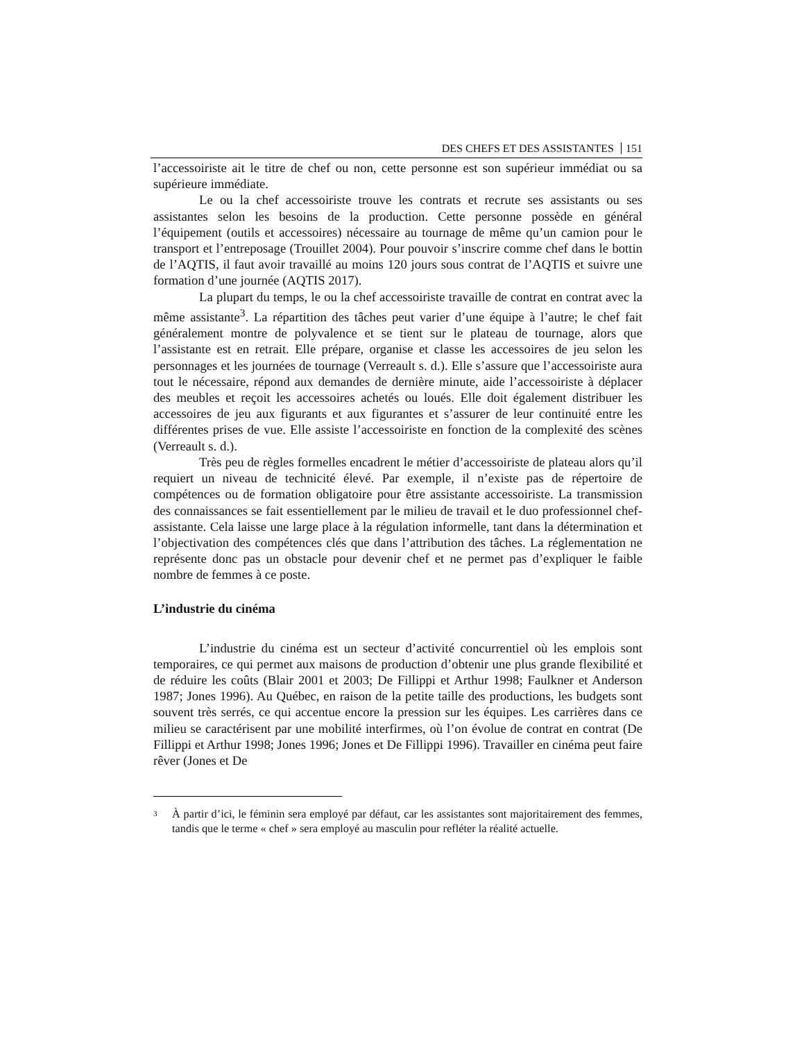DES CHEFS ET DES ASSISTANTES 151
l’accessoiriste ait le titre de chef ou non, cette personne est son supérieur immédiat ou sa supérieure immédiate.
Le ou la chef accessoiriste trouve les contrats et recrute ses assistants ou ses assistantes selon les besoins de la production. Cette personne possède en général l’équipement (outils et accessoires) nécessaire au tournage de même qu’un camion pour le transport et l’entreposage (Trouillet 2004). Pour pouvoir s’inscrire comme chef dans le bottin de l’AQTIS, il faut avoir travaillé au moins 120 jours sous contrat de l’AQTIS et suivre une formation d’une journée (AQTIS 2017).
La plupart du temps, le ou la chef accessoiriste travaille de contrat en contrat avec la même assistante<sup>3</sup>. La répartition des tâches peut varier d’une équipe à l’autre; le chef fait généralement montre de polyvalence et se tient sur le plateau de tournage, alors que l’assistante est en retrait. Elle prépare, organise et classe les accessoires de jeu selon les personnages et les journées de tournage (Verreault s. d.). Elle s’assure que l’accessoiriste aura tout le nécessaire, répond aux demandes de dernière minute, aide l’accessoiriste à déplacer des meubles et reçoit les accessoires achetés ou loués. Elle doit également distribuer les accessoires de jeu aux figurants et aux figurantes et s’assurer de leur continuité entre les différentes prises de vue. Elle assiste l’accessoiriste en fonction de la complexité des scènes (Verreault s. d.).
Très peu de règles formelles encadrent le métier d’accessoiriste de plateau alors qu’il requiert un niveau de technicité élevé. Par exemple, il n’existe pas de répertoire de compétences ou de formation obligatoire pour être assistante accessoiriste. La transmission des connaissances se fait essentiellement par le milieu de travail et le duo professionnel chef-assistante. Cela laisse une large place à la régulation informelle, tant dans la détermination et l’objectivation des compétences clés que dans l’attribution des tâches. La réglementation ne représente donc pas un obstacle pour devenir chef et ne permet pas d’expliquer le faible nombre de femmes à ce poste.
L’industrie du cinéma
L’industrie du cinéma est un secteur d’activité concurrentiel où les emplois sont temporaires, ce qui permet aux maisons de production d’obtenir une plus grande flexibilité et de réduire les coûts (Blair 2001 et 2003; De Fillippi et Arthur 1998; Faulkner et Anderson 1987; Jones 1996). Au Québec, en raison de la petite taille des productions, les budgets sont souvent très serrés, ce qui accentue encore la pression sur les équipes. Les carrières dans ce milieu se caractérisent par une mobilité interfirmes, où l’on évolue de contrat en contrat (De Fillippi et Arthur 1998; Jones 1996; Jones et De Fillippi 1996). Travailler en cinéma peut faire rêver (Jones et De
<sup>3</sup>
À partir d’ici, le féminin sera employé par défaut, car les assistantes sont majoritairement des femmes, tandis que le terme « chef » sera employé au masculin pour refléter la réalité actuelle.